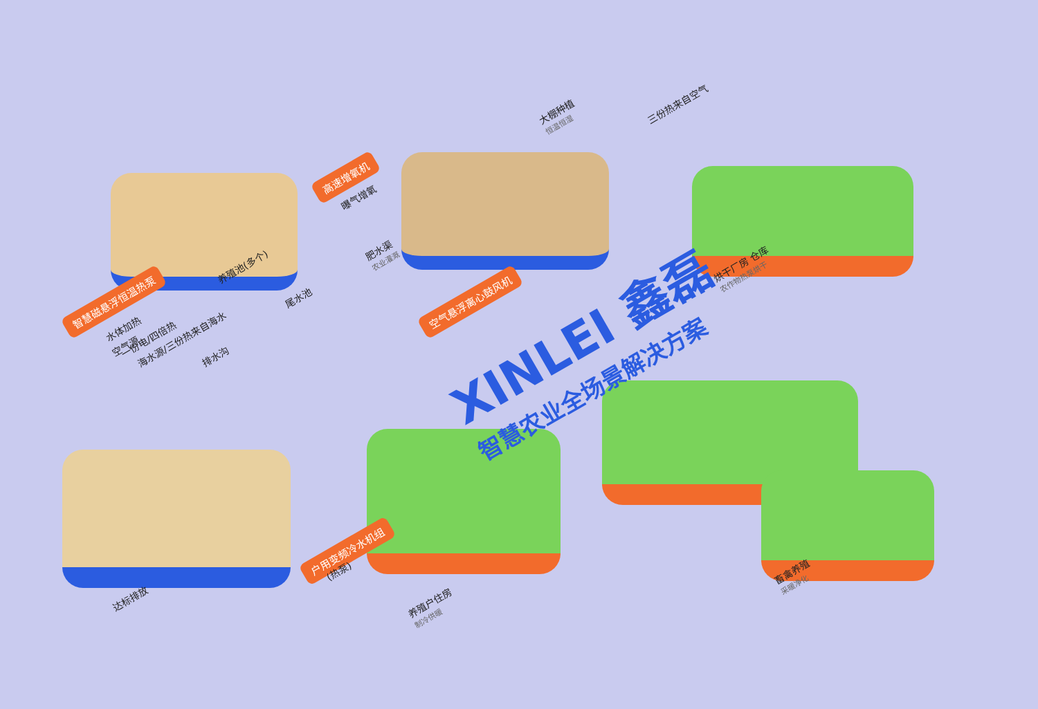智慧磁悬浮恒温热泵
水体加热
空气源
一份电/四倍热 海水源/三份热来自海水
养殖池(多个)
高速增氧机
曝气增氧
尾水池
排水沟
肥水渠
农业灌溉
空气悬浮离心鼓风机
大棚种植
恒温恒湿
三份热来自空气
烘干厂房 仓库
农作物热泵烘干
XINLEI 鑫磊
智慧农业全场景解决方案
户用变频冷水机组
(热泵)
养殖户住房
制冷供暖
达标排放
畜禽养殖
采暖净化